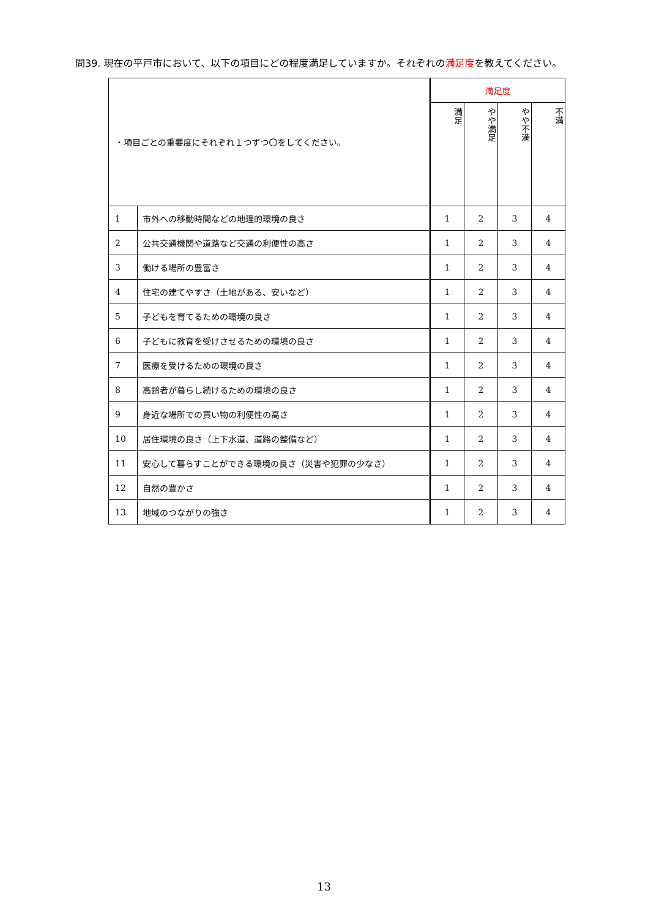問39. 現在の平戸市において、以下の項目にどの程度満足していますか。それぞれの満足度を教えてください。
| ・項目ごとの重要度にそれぞれ１つずつ〇をしてください。 | | 満足度 | | | |
| | | 満足 | やや満足 | やや不満 | 不満 |
| 1 | 市外への移動時間などの地理的環境の良さ | 1 | 2 | 3 | 4 |
| 2 | 公共交通機関や道路など交通の利便性の高さ | 1 | 2 | 3 | 4 |
| 3 | 働ける場所の豊富さ | 1 | 2 | 3 | 4 |
| 4 | 住宅の建てやすさ（土地がある、安いなど） | 1 | 2 | 3 | 4 |
| 5 | 子どもを育てるための環境の良さ | 1 | 2 | 3 | 4 |
| 6 | 子どもに教育を受けさせるための環境の良さ | 1 | 2 | 3 | 4 |
| 7 | 医療を受けるための環境の良さ | 1 | 2 | 3 | 4 |
| 8 | 高齢者が暮らし続けるための環境の良さ | 1 | 2 | 3 | 4 |
| 9 | 身近な場所での買い物の利便性の高さ | 1 | 2 | 3 | 4 |
| 10 | 居住環境の良さ（上下水道、道路の整備など） | 1 | 2 | 3 | 4 |
| 11 | 安心して暮らすことができる環境の良さ（災害や犯罪の少なさ） | 1 | 2 | 3 | 4 |
| 12 | 自然の豊かさ | 1 | 2 | 3 | 4 |
| 13 | 地域のつながりの強さ | 1 | 2 | 3 | 4 |
13